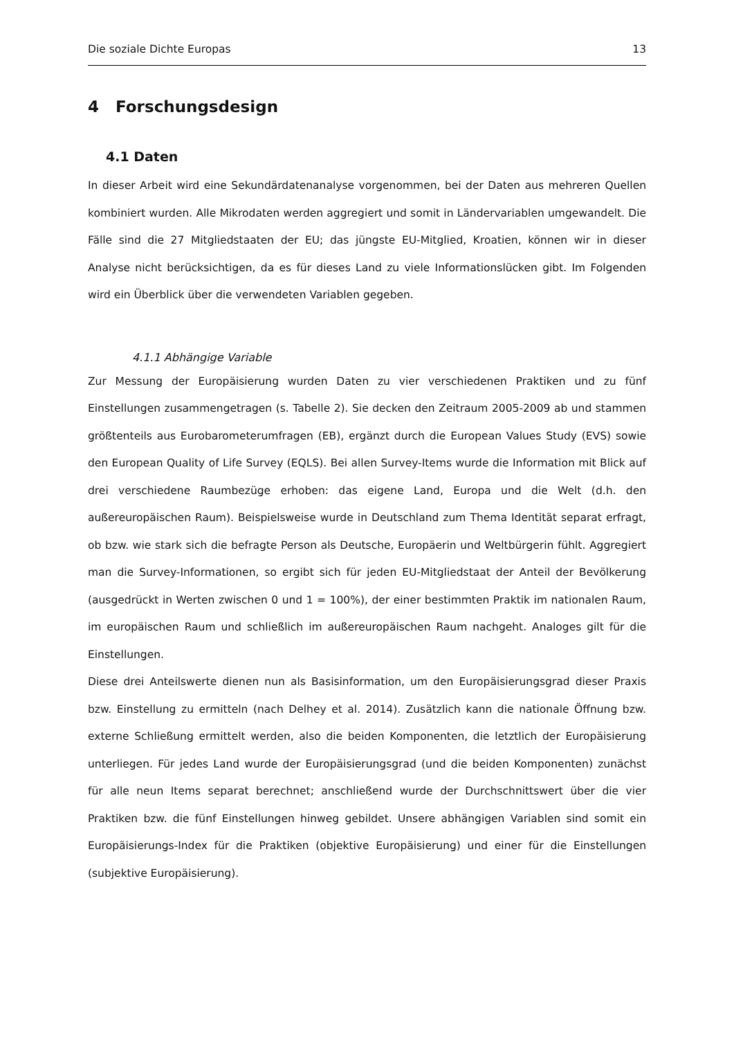Die soziale Dichte Europas 13
4 Forschungsdesign
4.1 Daten
In dieser Arbeit wird eine Sekundärdatenanalyse vorgenommen, bei der Daten aus mehreren Quellen kombiniert wurden. Alle Mikrodaten werden aggregiert und somit in Ländervariablen umgewandelt. Die Fälle sind die 27 Mitgliedstaaten der EU; das jüngste EU-Mitglied, Kroatien, können wir in dieser Analyse nicht berücksichtigen, da es für dieses Land zu viele Informationslücken gibt. Im Folgenden wird ein Überblick über die verwendeten Variablen gegeben.
4.1.1 Abhängige Variable
Zur Messung der Europäisierung wurden Daten zu vier verschiedenen Praktiken und zu fünf Einstellungen zusammengetragen (s. Tabelle 2). Sie decken den Zeitraum 2005-2009 ab und stammen größtenteils aus Eurobarometerumfragen (EB), ergänzt durch die European Values Study (EVS) sowie den European Quality of Life Survey (EQLS). Bei allen Survey-Items wurde die Information mit Blick auf drei verschiedene Raumbezüge erhoben: das eigene Land, Europa und die Welt (d.h. den außereuropäischen Raum). Beispielsweise wurde in Deutschland zum Thema Identität separat erfragt, ob bzw. wie stark sich die befragte Person als Deutsche, Europäerin und Weltbürgerin fühlt. Aggregiert man die Survey-Informationen, so ergibt sich für jeden EU-Mitgliedstaat der Anteil der Bevölkerung (ausgedrückt in Werten zwischen 0 und 1 = 100%), der einer bestimmten Praktik im nationalen Raum, im europäischen Raum und schließlich im außereuropäischen Raum nachgeht. Analoges gilt für die Einstellungen.
Diese drei Anteilswerte dienen nun als Basisinformation, um den Europäisierungsgrad dieser Praxis bzw. Einstellung zu ermitteln (nach Delhey et al. 2014). Zusätzlich kann die nationale Öffnung bzw. externe Schließung ermittelt werden, also die beiden Komponenten, die letztlich der Europäisierung unterliegen. Für jedes Land wurde der Europäisierungsgrad (und die beiden Komponenten) zunächst für alle neun Items separat berechnet; anschließend wurde der Durchschnittswert über die vier Praktiken bzw. die fünf Einstellungen hinweg gebildet. Unsere abhängigen Variablen sind somit ein Europäisierungs-Index für die Praktiken (objektive Europäisierung) und einer für die Einstellungen (subjektive Europäisierung).